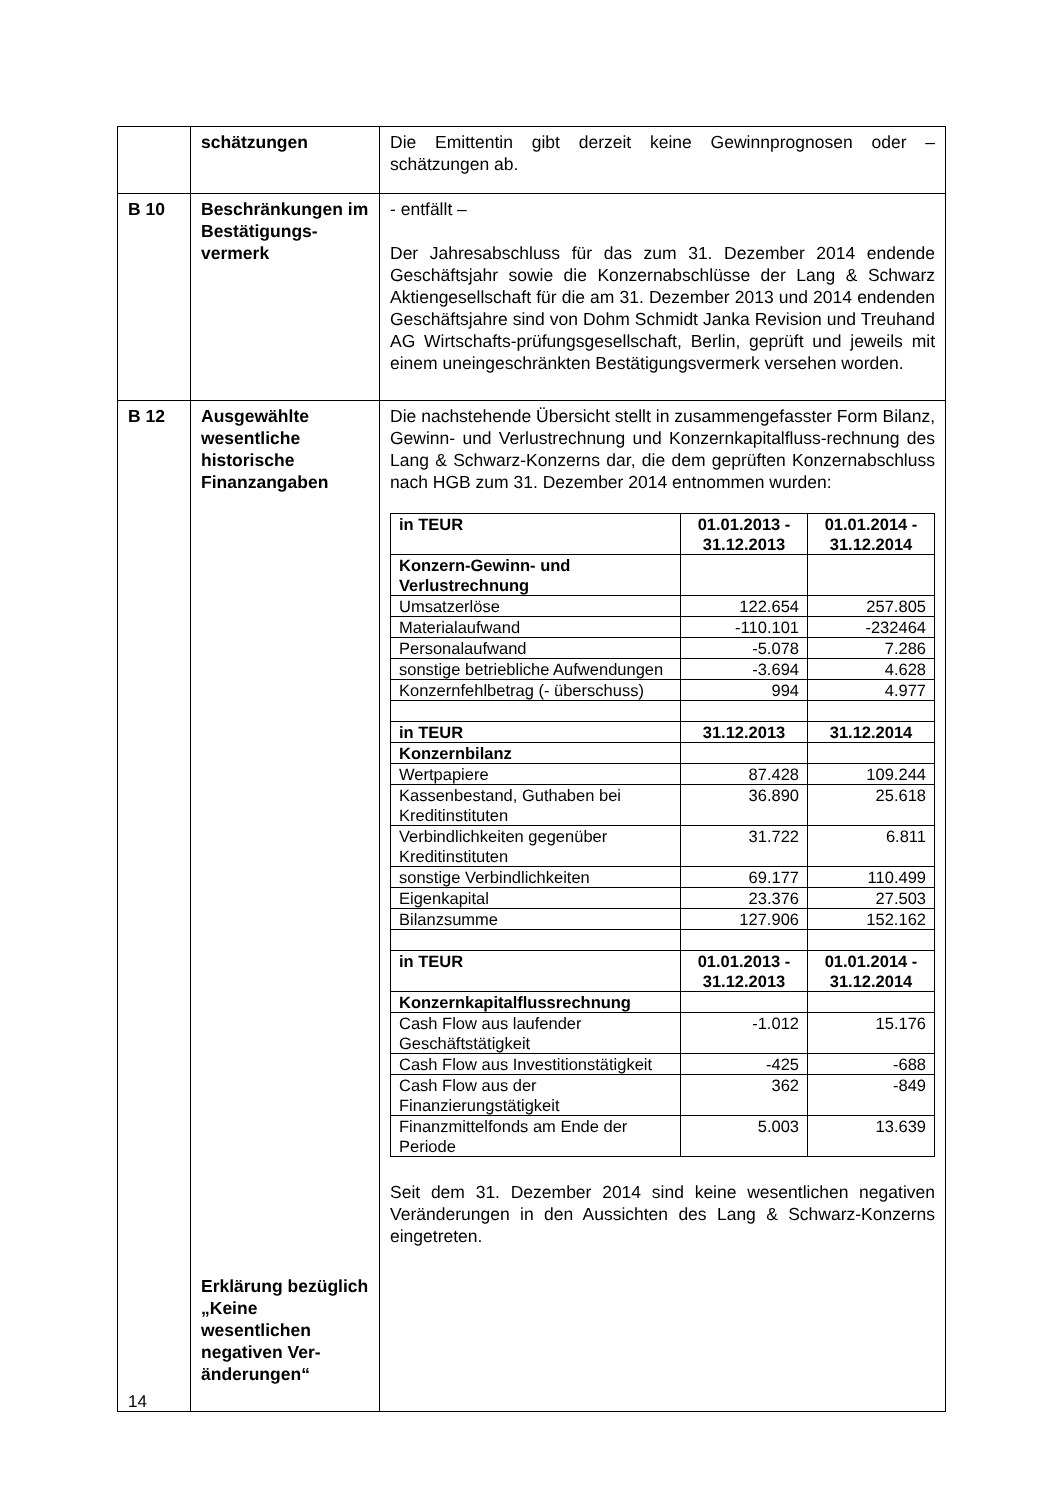| | schätzungen | Die Emittentin gibt derzeit keine Gewinnprognosen oder – schätzungen ab. |
| B 10 | Beschränkungen im Bestätigungs-vermerk | - entfällt – Der Jahresabschluss für das zum 31. Dezember 2014 endende Geschäftsjahr sowie die Konzernabschlüsse der Lang & Schwarz Aktiengesellschaft für die am 31. Dezember 2013 und 2014 endenden Geschäftsjahre sind von Dohm Schmidt Janka Revision und Treuhand AG Wirtschafts-prüfungsgesellschaft, Berlin, geprüft und jeweils mit einem uneingeschränkten Bestätigungsvermerk versehen worden. |
| B 12 | Ausgewählte wesentliche historische Finanzangaben Erklärung bezüglich „Keine wesentlichen negativen Ver-änderungen“ | Die nachstehende Übersicht stellt in zusammengefasster Form Bilanz, Gewinn- und Verlustrechnung und Konzernkapitalfluss-rechnung des Lang & Schwarz-Konzerns dar, die dem geprüften Konzernabschluss nach HGB zum 31. Dezember 2014 entnommen wurden: / in TEUR / 01.01.2013 - 31.12.2013 / 01.01.2014 - 31.12.2014 / / Konzern-Gewinn- und Verlustrechnung / / / / Umsatzerlöse / 122.654 / 257.805 / / Materialaufwand / -110.101 / -232464 / / Personalaufwand / -5.078 / 7.286 / / sonstige betriebliche Aufwendungen / -3.694 / 4.628 / / Konzernfehlbetrag (- überschuss) / 994 / 4.977 / / in TEUR / 31.12.2013 / 31.12.2014 / / Konzernbilanz / / / / Wertpapiere / 87.428 / 109.244 / / Kassenbestand, Guthaben bei Kreditinstituten / 36.890 / 25.618 / / Verbindlichkeiten gegenüber Kreditinstituten / 31.722 / 6.811 / / sonstige Verbindlichkeiten / 69.177 / 110.499 / / Eigenkapital / 23.376 / 27.503 / / Bilanzsumme / 127.906 / 152.162 / / in TEUR / 01.01.2013 - 31.12.2013 / 01.01.2014 - 31.12.2014 / / Konzernkapitalflussrechnung / / / / Cash Flow aus laufender Geschäftstätigkeit / -1.012 / 15.176 / / Cash Flow aus Investitionstätigkeit / -425 / -688 / / Cash Flow aus der Finanzierungstätigkeit / 362 / -849 / / Finanzmittelfonds am Ende der Periode / 5.003 / 13.639 / Seit dem 31. Dezember 2014 sind keine wesentlichen negativen Veränderungen in den Aussichten des Lang & Schwarz-Konzerns eingetreten. |
14